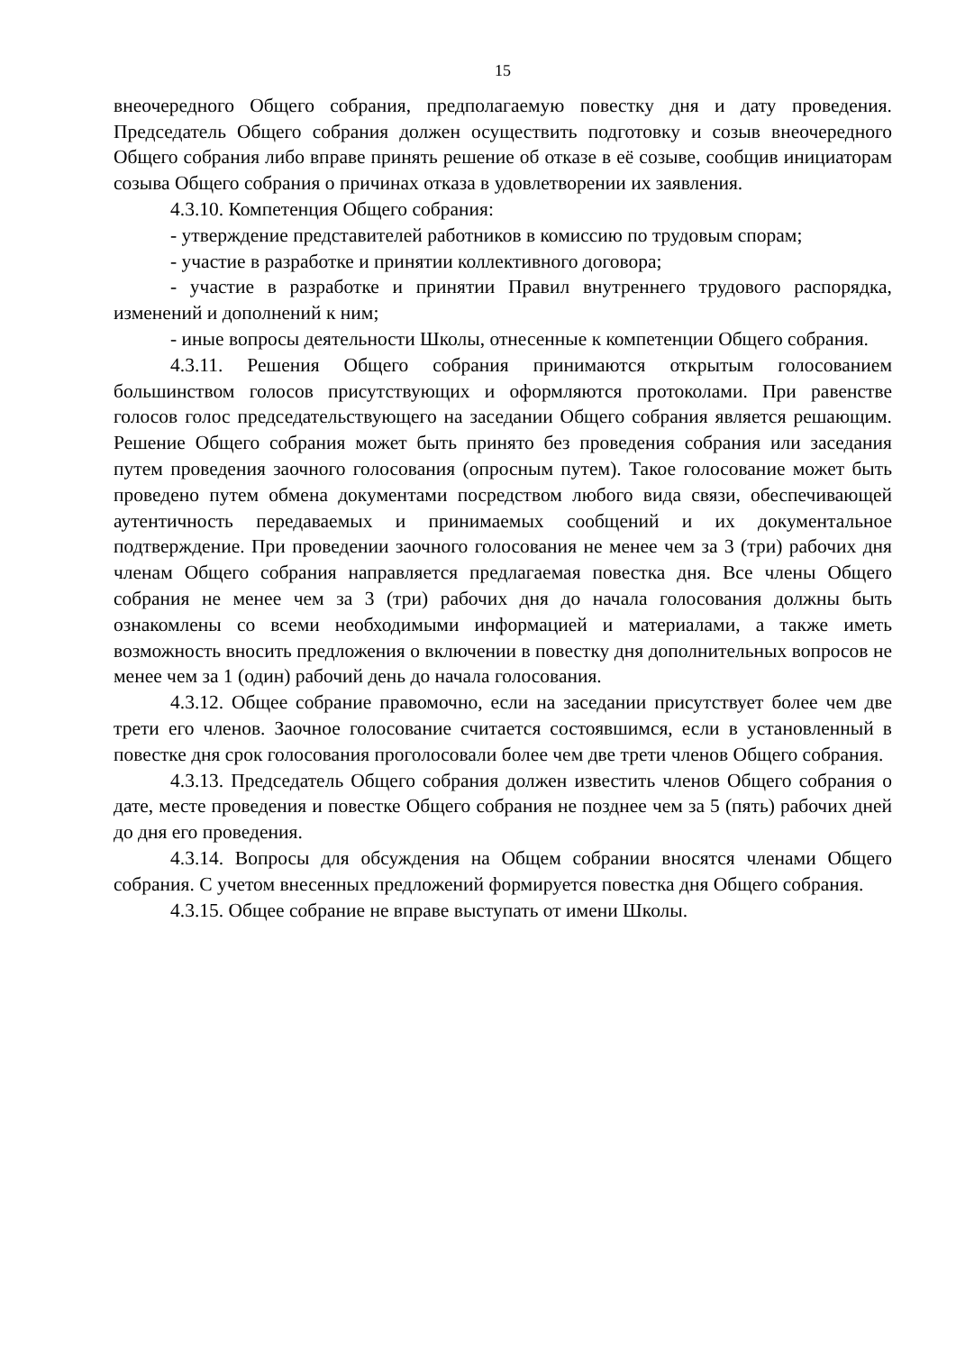15
внеочередного Общего собрания, предполагаемую повестку дня и дату проведения. Председатель Общего собрания должен осуществить подготовку и созыв внеочередного Общего собрания либо вправе принять решение об отказе в её созыве, сообщив инициаторам созыва Общего собрания о причинах отказа в удовлетворении их заявления.
4.3.10. Компетенция Общего собрания:
- утверждение представителей работников в комиссию по трудовым спорам;
- участие в разработке и принятии коллективного договора;
- участие в разработке и принятии Правил внутреннего трудового распорядка, изменений и дополнений к ним;
- иные вопросы деятельности Школы, отнесенные к компетенции Общего собрания.
4.3.11. Решения Общего собрания принимаются открытым голосованием большинством голосов присутствующих и оформляются протоколами. При равенстве голосов голос председательствующего на заседании Общего собрания является решающим. Решение Общего собрания может быть принято без проведения собрания или заседания путем проведения заочного голосования (опросным путем). Такое голосование может быть проведено путем обмена документами посредством любого вида связи, обеспечивающей аутентичность передаваемых и принимаемых сообщений и их документальное подтверждение. При проведении заочного голосования не менее чем за 3 (три) рабочих дня членам Общего собрания направляется предлагаемая повестка дня. Все члены Общего собрания не менее чем за 3 (три) рабочих дня до начала голосования должны быть ознакомлены со всеми необходимыми информацией и материалами, а также иметь возможность вносить предложения о включении в повестку дня дополнительных вопросов не менее чем за 1 (один) рабочий день до начала голосования.
4.3.12. Общее собрание правомочно, если на заседании присутствует более чем две трети его членов. Заочное голосование считается состоявшимся, если в установленный в повестке дня срок голосования проголосовали более чем две трети членов Общего собрания.
4.3.13. Председатель Общего собрания должен известить членов Общего собрания о дате, месте проведения и повестке Общего собрания не позднее чем за 5 (пять) рабочих дней до дня его проведения.
4.3.14. Вопросы для обсуждения на Общем собрании вносятся членами Общего собрания. С учетом внесенных предложений формируется повестка дня Общего собрания.
4.3.15. Общее собрание не вправе выступать от имени Школы.